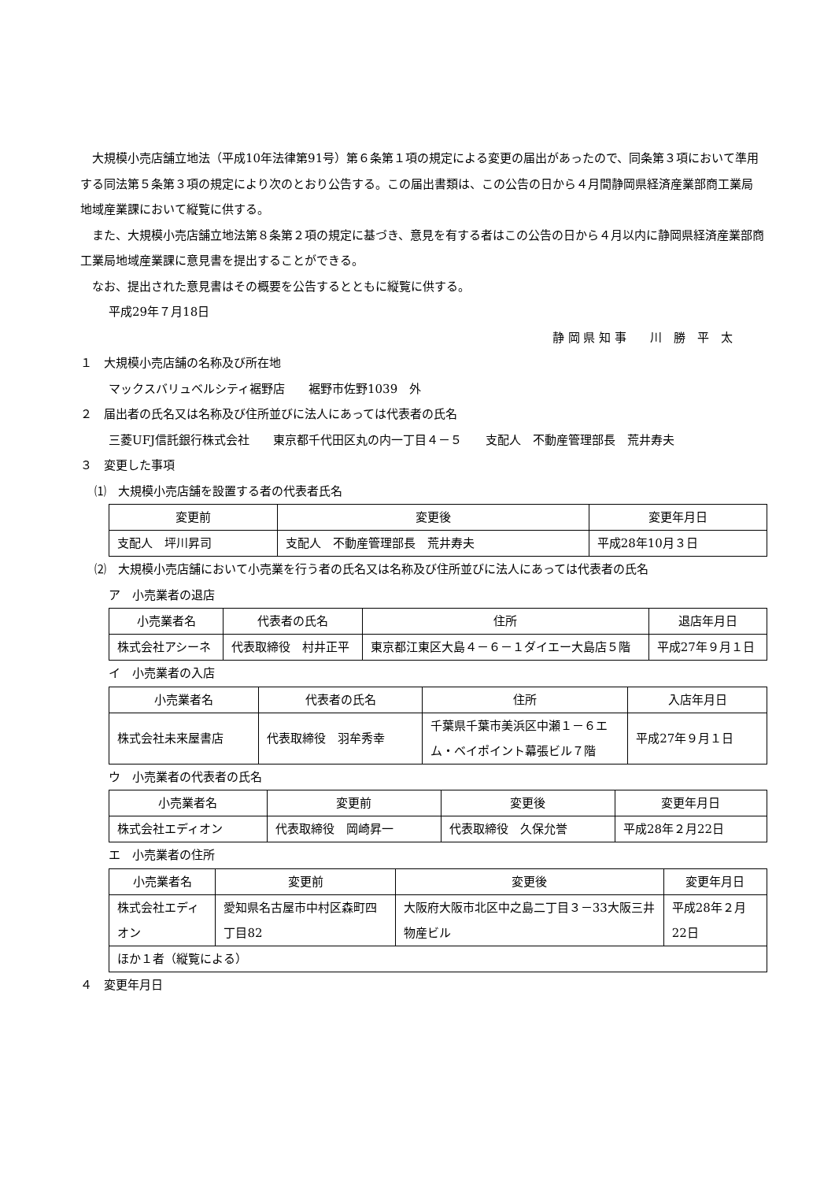大規模小売店舗立地法（平成10年法律第91号）第６条第１項の規定による変更の届出があったので、同条第３項において準用する同法第５条第３項の規定により次のとおり公告する。この届出書類は、この公告の日から４月間静岡県経済産業部商工業局地域産業課において縦覧に供する。
また、大規模小売店舗立地法第８条第２項の規定に基づき、意見を有する者はこの公告の日から４月以内に静岡県経済産業部商工業局地域産業課に意見書を提出することができる。
なお、提出された意見書はその概要を公告するとともに縦覧に供する。
平成29年７月18日
静 岡 県 知 事　　川　勝　平　太
１　大規模小売店舗の名称及び所在地
マックスバリュベルシティ裾野店　　裾野市佐野1039　外
２　届出者の氏名又は名称及び住所並びに法人にあっては代表者の氏名
三菱UFJ信託銀行株式会社　　東京都千代田区丸の内一丁目４－５　　支配人　不動産管理部長　荒井寿夫
３　変更した事項
⑴　大規模小売店舗を設置する者の代表者氏名
| 変更前 | 変更後 | 変更年月日 |
| --- | --- | --- |
| 支配人 坪川昇司 | 支配人 不動産管理部長 荒井寿夫 | 平成28年10月３日 |
⑵　大規模小売店舗において小売業を行う者の氏名又は名称及び住所並びに法人にあっては代表者の氏名
ア　小売業者の退店
| 小売業者名 | 代表者の氏名 | 住所 | 退店年月日 |
| --- | --- | --- | --- |
| 株式会社アシーネ | 代表取締役 村井正平 | 東京都江東区大島４－６－１ダイエー大島店５階 | 平成27年９月１日 |
イ　小売業者の入店
| 小売業者名 | 代表者の氏名 | 住所 | 入店年月日 |
| --- | --- | --- | --- |
| 株式会社未来屋書店 | 代表取締役 羽牟秀幸 | 千葉県千葉市美浜区中瀬１－６エム・ベイポイント幕張ビル７階 | 平成27年９月１日 |
ウ　小売業者の代表者の氏名
| 小売業者名 | 変更前 | 変更後 | 変更年月日 |
| --- | --- | --- | --- |
| 株式会社エディオン | 代表取締役 岡崎昇一 | 代表取締役 久保允誉 | 平成28年２月22日 |
エ　小売業者の住所
| 小売業者名 | 変更前 | 変更後 | 変更年月日 |
| --- | --- | --- | --- |
| 株式会社エディオン | 愛知県名古屋市中村区森町四丁目82 | 大阪府大阪市北区中之島二丁目３－33大阪三井物産ビル | 平成28年２月22日 |
| ほか１者（縦覧による） | | | |
４　変更年月日